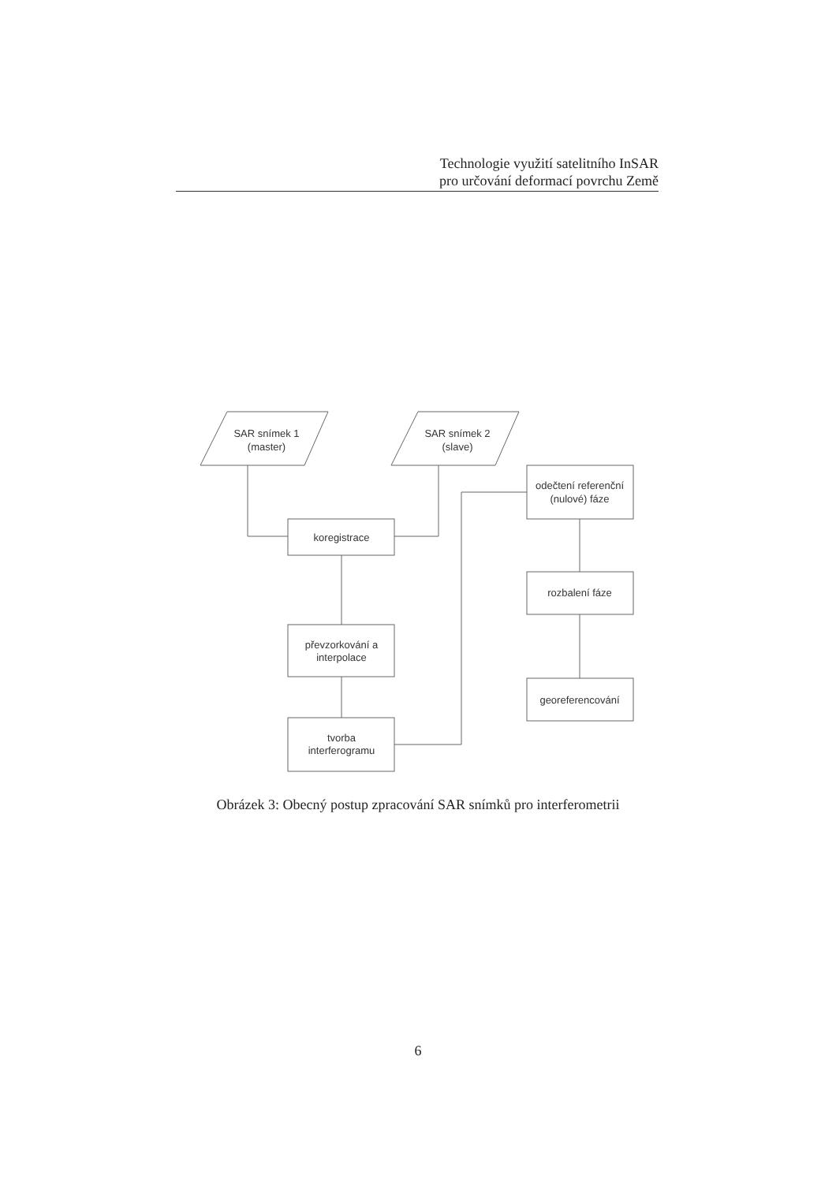Technologie využití satelitního InSAR
pro určování deformací povrchu Země
SAR snímek 1
(master)
SAR snímek 2
(slave)
koregistrace
převzorkování a
interpolace
tvorba
interferogramu
odečtení referenční
(nulové) fáze
rozbalení fáze
georeferencování
Obrázek 3: Obecný postup zpracování SAR snímků pro interferometrii
6